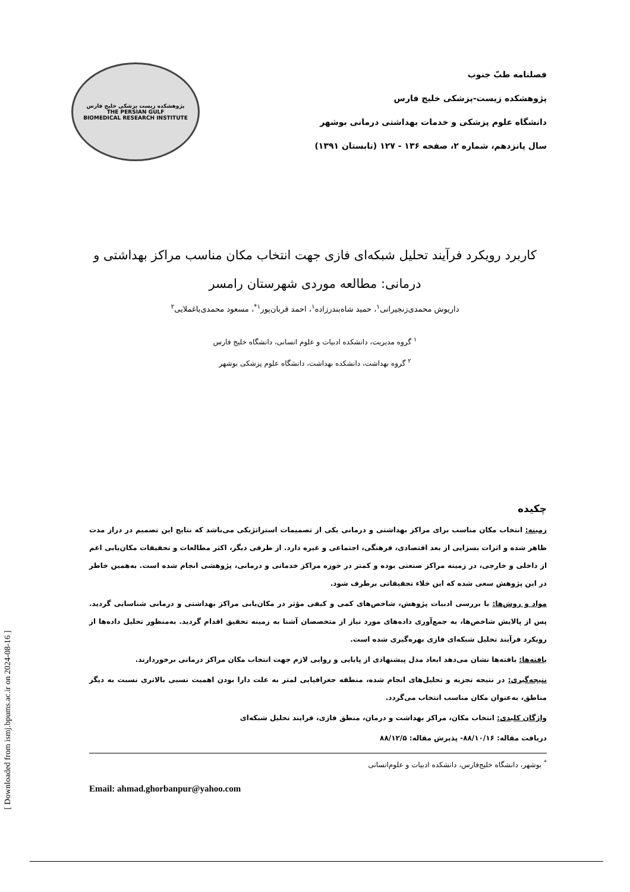فصلنامه طبّ جنوب
پژوهشکده زیست-پزشکی خلیج فارس
دانشگاه علوم پزشکی و خدمات بهداشتی درمانی بوشهر
سال پانزدهم، شماره ۲، صفحه ۱۳۶ - ۱۲۷ (تابستان ۱۳۹۱)
پژوهشکده زیست پزشکی خلیج فارس
THE PERSIAN GULF
BIOMEDICAL RESEARCH INSTITUTE
کاربرد رویکرد فرآیند تحلیل شبکه‌ای فازی جهت انتخاب مکان مناسب مراکز بهداشتی و درمانی: مطالعه موردی شهرستان رامسر
داریوش محمدی‌زنجیرانی<sup>۱</sup>، حمید شاه‌بندرزاده<sup>۱</sup>، احمد قربان‌پور<sup>۱*</sup>، مسعود محمدی‌باغملایی<sup>۲</sup>
<sup>۱</sup> گروه مدیریت، دانشکده ادبیات و علوم انسانی، دانشگاه خلیج فارس
<sup>۲</sup> گروه بهداشت، دانشکده بهداشت، دانشگاه علوم پزشکی بوشهر
چکیده
زمینه: انتخاب مکان مناسب برای مراکز بهداشتی و درمانی یکی از تصمیمات استراتژیکی می‌باشد که نتایج این تصمیم در دراز مدت ظاهر شده و اثرات بسزایی از بعد اقتصادی، فرهنگی، اجتماعی و غیره دارد. از طرفی دیگر، اکثر مطالعات و تحقیقات مکان‌یابی اعم از داخلی و خارجی، در زمینه مراکز صنعتی بوده و کمتر در حوزه مراکز خدماتی و درمانی، پژوهشی انجام شده است. به‌همین خاطر در این پژوهش سعی شده که این خلاء تحقیقاتی برطرف شود.
مواد و روش‌ها: با بررسی ادبیات پژوهش، شاخص‌های کمی و کیفی مؤثر در مکان‌یابی مراکز بهداشتی و درمانی شناسایی گردید. پس از پالایش شاخص‌ها، به جمع‌آوری داده‌های مورد نیاز از متخصصان آشنا به زمینه تحقیق اقدام گردید. به‌منظور تحلیل داده‌ها از رویکرد فرآیند تحلیل شبکه‌ای فازی بهره‌گیری شده است.
یافته‌ها: یافته‌ها نشان می‌دهد ابعاد مدل پیشنهادی از پایایی و روایی لازم جهت انتخاب مکان مراکز درمانی برخوردارند.
نتیجه‌گیری: در نتیجه تجزیه و تحلیل‌های انجام شده، منطقه جغرافیایی لمتر به علت دارا بودن اهمیت نسبی بالاتری نسبت به دیگر مناطق، به‌عنوان مکان مناسب انتخاب می‌گردد.
واژگان کلیدی: انتخاب مکان، مراکز بهداشت و درمان، منطق فازی، فرایند تحلیل شبکه‌ای
دریافت مقاله: ۸۸/۱۰/۱۶- پذیرش مقاله: ۸۸/۱۲/۵
<sup>*</sup> بوشهر، دانشگاه خلیج‌فارس، دانشکده ادبیات و علوم‌انسانی
Email: ahmad.ghorbanpur@yahoo.com
[ Downloaded from ismj.bpums.ac.ir on 2024-08-16 ]